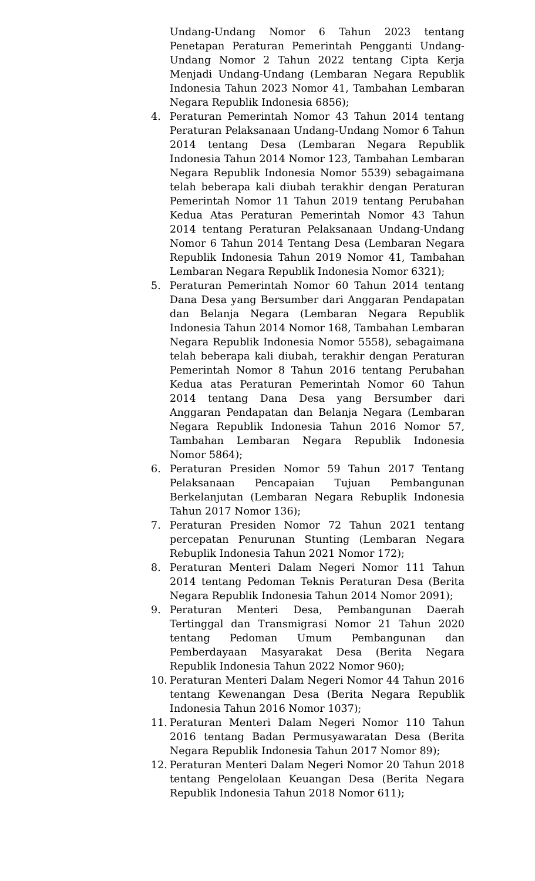Undang-Undang Nomor 6 Tahun 2023 tentang Penetapan Peraturan Pemerintah Pengganti Undang-Undang Nomor 2 Tahun 2022 tentang Cipta Kerja Menjadi Undang-Undang (Lembaran Negara Republik Indonesia Tahun 2023 Nomor 41, Tambahan Lembaran Negara Republik Indonesia 6856);
4. Peraturan Pemerintah Nomor 43 Tahun 2014 tentang Peraturan Pelaksanaan Undang-Undang Nomor 6 Tahun 2014 tentang Desa (Lembaran Negara Republik Indonesia Tahun 2014 Nomor 123, Tambahan Lembaran Negara Republik Indonesia Nomor 5539) sebagaimana telah beberapa kali diubah terakhir dengan Peraturan Pemerintah Nomor 11 Tahun 2019 tentang Perubahan Kedua Atas Peraturan Pemerintah Nomor 43 Tahun 2014 tentang Peraturan Pelaksanaan Undang-Undang Nomor 6 Tahun 2014 Tentang Desa (Lembaran Negara Republik Indonesia Tahun 2019 Nomor 41, Tambahan Lembaran Negara Republik Indonesia Nomor 6321);
5. Peraturan Pemerintah Nomor 60 Tahun 2014 tentang Dana Desa yang Bersumber dari Anggaran Pendapatan dan Belanja Negara (Lembaran Negara Republik Indonesia Tahun 2014 Nomor 168, Tambahan Lembaran Negara Republik Indonesia Nomor 5558), sebagaimana telah beberapa kali diubah, terakhir dengan Peraturan Pemerintah Nomor 8 Tahun 2016 tentang Perubahan Kedua atas Peraturan Pemerintah Nomor 60 Tahun 2014 tentang Dana Desa yang Bersumber dari Anggaran Pendapatan dan Belanja Negara (Lembaran Negara Republik Indonesia Tahun 2016 Nomor 57, Tambahan Lembaran Negara Republik Indonesia Nomor 5864);
6. Peraturan Presiden Nomor 59 Tahun 2017 Tentang Pelaksanaan Pencapaian Tujuan Pembangunan Berkelanjutan (Lembaran Negara Rebuplik Indonesia Tahun 2017 Nomor 136);
7. Peraturan Presiden Nomor 72 Tahun 2021 tentang percepatan Penurunan Stunting (Lembaran Negara Rebuplik Indonesia Tahun 2021 Nomor 172);
8. Peraturan Menteri Dalam Negeri Nomor 111 Tahun 2014 tentang Pedoman Teknis Peraturan Desa (Berita Negara Republik Indonesia Tahun 2014 Nomor 2091);
9. Peraturan Menteri Desa, Pembangunan Daerah Tertinggal dan Transmigrasi Nomor 21 Tahun 2020 tentang Pedoman Umum Pembangunan dan Pemberdayaan Masyarakat Desa (Berita Negara Republik Indonesia Tahun 2022 Nomor 960);
10. Peraturan Menteri Dalam Negeri Nomor 44 Tahun 2016 tentang Kewenangan Desa (Berita Negara Republik Indonesia Tahun 2016 Nomor 1037);
11. Peraturan Menteri Dalam Negeri Nomor 110 Tahun 2016 tentang Badan Permusyawaratan Desa (Berita Negara Republik Indonesia Tahun 2017 Nomor 89);
12. Peraturan Menteri Dalam Negeri Nomor 20 Tahun 2018 tentang Pengelolaan Keuangan Desa (Berita Negara Republik Indonesia Tahun 2018 Nomor 611);